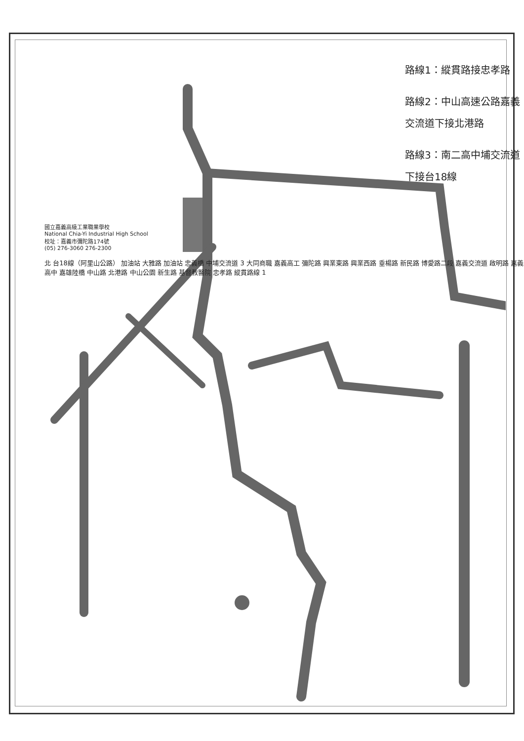路線1：縱貫路接忠孝路
路線2：中山高速公路嘉義交流道下接北港路
路線3：南二高中埔交流道下接台18線
國立嘉義高級工業職業學校
National Chia-Yi Industrial High School
校址：嘉義市彌陀路174號
(05) 276-3060 276-2300
北 台18線（阿里山公路） 加油站 大雅路 加油站 忠義橋 中埔交流道 3 大同商職 嘉義高工 彌陀路 興業東路 興業西路 垂楊路 新民路 博愛路二段 嘉義交流道 啟明路 嘉義高中 嘉雄陸橋 中山路 北港路 中山公園 新生路 基督教醫院 忠孝路 縱貫路線 1